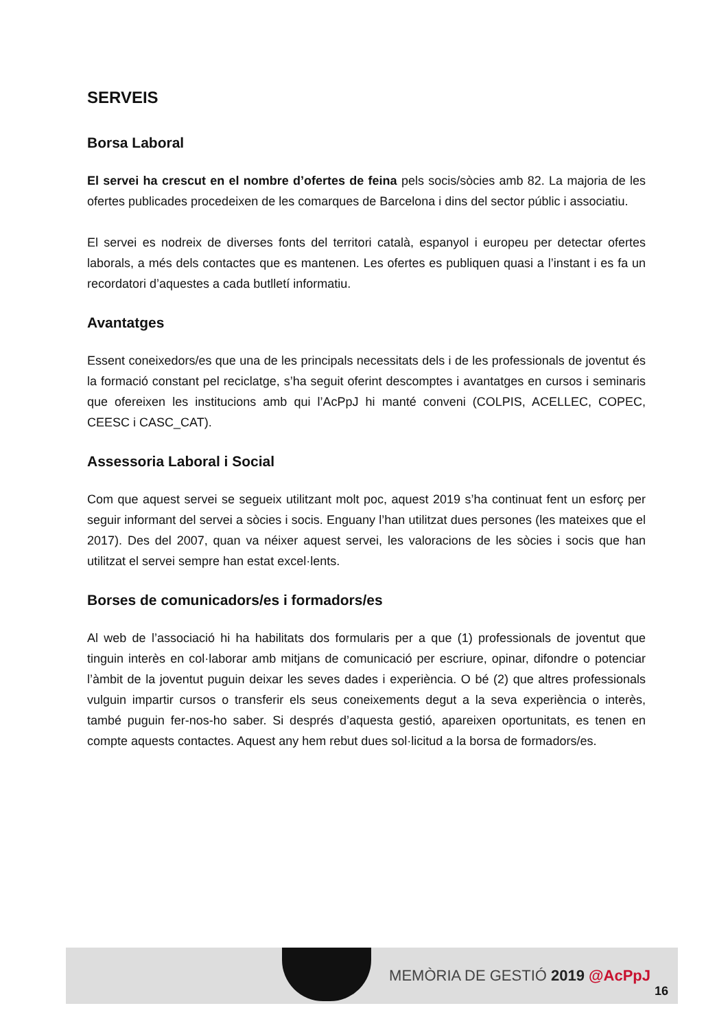SERVEIS
Borsa Laboral
El servei ha crescut en el nombre d’ofertes de feina pels socis/sòcies amb 82. La majoria de les ofertes publicades procedeixen de les comarques de Barcelona i dins del sector públic i associatiu.
El servei es nodreix de diverses fonts del territori català, espanyol i europeu per detectar ofertes laborals, a més dels contactes que es mantenen. Les ofertes es publiquen quasi a l’instant i es fa un recordatori d’aquestes a cada butlletí informatiu.
Avantatges
Essent coneixedors/es que una de les principals necessitats dels i de les professionals de joventut és la formació constant pel reciclatge, s’ha seguit oferint descomptes i avantatges en cursos i seminaris que ofereixen les institucions amb qui l’AcPpJ hi manté conveni (COLPIS, ACELLEC, COPEC, CEESC i CASC_CAT).
Assessoria Laboral i Social
Com que aquest servei se segueix utilitzant molt poc, aquest 2019 s’ha continuat fent un esforç per seguir informant del servei a sòcies i socis. Enguany l’han utilitzat dues persones (les mateixes que el 2017). Des del 2007, quan va néixer aquest servei, les valoracions de les sòcies i socis que han utilitzat el servei sempre han estat excel·lents.
Borses de comunicadors/es i formadors/es
Al web de l’associació hi ha habilitats dos formularis per a que (1) professionals de joventut que tinguin interès en col·laborar amb mitjans de comunicació per escriure, opinar, difondre o potenciar l’àmbit de la joventut puguin deixar les seves dades i experiència. O bé (2) que altres professionals vulguin impartir cursos o transferir els seus coneixements degut a la seva experiència o interès, també puguin fer-nos-ho saber. Si després d’aquesta gestió, apareixen oportunitats, es tenen en compte aquests contactes. Aquest any hem rebut dues sol·licitud a la borsa de formadors/es.
MEMÒRIA DE GESTIÓ 2019 @AcPpJ
16